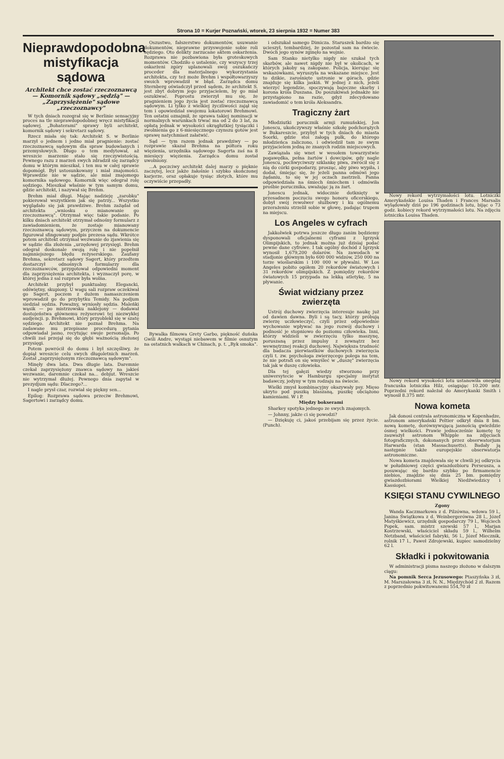Strona 10 = Kurjer Poznański, wtorek, 23 sierpnia 1932 = Numer 383
Nieprawdopodobna mistyfikacja sądowa
Architekt chce zostać rzeczoznawcą — Komornik sądowy „sędzią" — „Zaprzysiężenie" sądowe „rzeczoznawcy"
W tych dniach rozegrał się w Berlinie sensacyjny proces na tle nieprawdopodobnej wręcz mistyfikacji sądowej. „Bohaterami" sprawy byli architekt, komornik sądowy i sekretarz sądowy.
Rzecz miała się tak: Architekt S. w Berlinie marzył o jednem i jedno miał pragnienie: zostać rzeczoznawcą sądowym dla spraw budowlanych i przemysłowych. Długo o tem medytował, aż wreszcie marzenie stało się rzeczywistością. Pewnego razu z marzeń swych zdradził się zarządcy domu w którym mieszkał, i ten mu w całej sprawie dopomógł. Był ustosunkowany i miał znajomości. Wprawdzie nie w sądzie, ale miał znajomego komornika sądowego. Komornik więc odegrał rolę sędziego. Mieszkał właśnie w tym samym domu, gdzie architekt, i nazywał się Brehm.
Brehm miał długi. Mając nadzieję „zarobku" pokierował wszystkiem jak się patrzy... Wszystko wyglądało się jak prawdziwe. Brehm zażądał od architekta „wniosku o mianowanie go rzeczoznawcą". Otrzymał więc takie podanie. Po kilku dniach architekt otrzymał odnośny formularz z zawiadomieniem, że zostaje mianowany rzeczoznawcą sądowym, przyczem na dokumencie figurował sfingowany podpis prezesa sądu. Wkrótce potem architekt otrzymał wezwanie do zjawienia się w sądzie dla złożenia „urzędowej przysięgi. Brehm odegrał doskonale swoją rolę i nie popełnił najmniejszego błędu reżyserskiego. Zaufany Brehma, sekretarz sądowy Sagert, który przedtem dostarczył odnośnych formularzy dla rzeczoznawców, przygotował odpowiedni moment dla zaprzysiężenia architekta, i wyznaczył porę, w której jedna z sal rozpraw była wolna.
Architekt przybył punktualny. Elegancki, odświętny, skupiony. U wagu sali rozpraw oczekiwał go Sagert, poczem z dużem namaszczeniem wprowadził go do przybytku Temidy. Na podjum siedział sędzia. Poważny, wyniosły sędzia. Maleńki wąsik — po mistrzowsku naklejony — dodawał dostojeństwa głównemu reżyserowi tej niezwykłej audjencji. p. Brehmowi, który przyoblekł się w szatę sędziego. Architekt nie poznał Brehma. Na zadawane mu przepisane procedurą pytania odpowiadał jasno, recytując swoje personalja. Po chwili zaś przejął się do głębi ważnością złożonej przysięgi.
Potem powrócił do domu i był szczęśliwy, że dopiął wreszcie celu swych długoletnich marzeń. Został „zaprzysiężonym rzeczoznawcą sądowym".
Minęły dwa lata. Dwa długie lata. Daremnie czekał zaprzysiężony znawca sądowy na jakieś wezwanie, daremnie czekał na... debjut. Wreszcie nie wytrzymał dłużej. Pewnego dnia zapytał w prezydjum sądu: Dlaczego?...
I nagle prysł czar, rozwiał się piękny sen...
Epilog: Rozprawa sądowa przeciw Brehmowi, Sagertowi i zarządcy domu.
Oszustwo, fałszerstwo dokumentów, usuwanie dokumentów, nieprawne przyswojenie sobie roli sędziego. Oto delikty zarzucane aktem oskarżenia. Rozprawa nie pozbawiona była groteskowych momentów. Chodziło o ustalenie, czy wszyscy trzej oskarżeni zgóry uplanowali swój oszukańczy proceder dla materjalnego wykorzystania architekta, czy też może Brehm i współtowarzyszy swoich wprowadził w błąd. Zarządca domu Sternberg oświadczył przed sądem, że architekt S. jest zbyt dobrym jego przyjacielem, by go miał oszukiwać. Poprostu zwierzył mu się, że pragnieniem jego życia jest zostać rzeczoznawcą sądowym. Li tylko z wielkiej życzliwości zajął się tem i opowiedział swojemu lokatorowi Brehmowi. Ten ostatni oznajmił, że sprawa takiej nominacji w normalnych warunkach trwać ma od 2 do 3 lat, za opłatą jednak w wysokości okrągłutkiej tysiączki i zwolnienia go z 6-miesięcznego czynszu gotów jest sprawę natychmiast załatwić.
Sąd — tym razem jednak prawdziwy — po rozprawie skazał Brehma na półtora roku więzienia, urzędnika sądowego Sagerta zaś na 8 miesięcy więzienia. Zarządca domu został uwolniony.
...A poczciwy architekt dalej marzy o pięknie zaczętej, lecz jakże żałośnie i szybko skończonej karjerze, oraz opłakuje tysiąc złotych, które mu oczywiście przepadły.
Rywalka filmowa Grety Garbo, piękność duńska Gwili Andre, wystąpi niebawem w filmie osnutym na ostatnich walkach w Chinach, p. t. „Ryk smoka".
i odszukał samego Dimicza. Staruszek bardzo się ucieszył, tembardziej, że pozostał sam na świecie. Dwóch jego synów zginęło na wojnie.
Sam Stanko nietylko nigdy nie szukał tych skarbów, ale nawet nigdy nie był w okolicach, w których jakoby są zakopane. Policja, kierując się wskazówkami, wyruszyła na wskazane miejsce. Jest to dzikie, zarośnięte ustronie w górach, gdzie znajduje się kilka jaskiń. W jednej z nich, jeżeli wierzyć legendzie, spoczywają bajeczne skarby i korona króla Duszana. Do poszukiwań jednakże nie przystąpiono na razie, gdyż zdecydowano zawiadomić o tem króla Aleksandra.
Tragiczny żart
Młodziutki porucznik armji rumuńskiej, Jon Jonescu, ukończywszy właśnie szkołę podchorążych w Bukareszcie, przybył w tych dniach do miasta Soorki, gdzie stoi załogą pułk, do którego młodzieńca zaliczono, i odwiedził tam ze swym przyjacielem jedną ze znanych rodzin miejscowych.
Zawiązała się wnet w wesołem towarzystwie pogawędka, pełna żartów i dowcipów, gdy nagle Jonescu, pochwyciwszy szklankę piwa, zwrócił się z nią do córki gospodarzy, prosząc, aby piwo wypiła, i dodał, śmiejąc się, że jeżeli panna odmówi jego żądaniu, to się w jej oczach zastrzeli. Panna odpowiedziała na śmiech śmiechem i odmówiła prośbie porucznika, uważając ją za żart.
Jonescu jednak, widocznie dotknięty w przesadnem poczuciu swego honoru oficerskiego, dobył swój rewolwer służbowy i ku ogólnemu przerażeniu strzelił sobie w głowę, padając trupem na miejscu.
Los Angeles w cyfrach
Jakkolwiek potrwa jeszcze długo zanim będziemy dysponowali oficjalnemi cyframi z Igrzysk Olimpijskich, to jednak można już dzisiaj podać pewne dane cyfrowe. I tak ogólny dochód z Igrzysk wynosił 1,679,200 dolarów. Na zawodach w stadjonie głównym było 600 000 widzów, 250 000 na torze wioślarskim i 100 000 w pływalni. W Los Angeles pobito ogółem 20 rekordów światowych i 31 rekordów olimpijskich. Z pomiędzy rekordów światowych 15 przypada na lekką atletykę, 5 na pływanie.
Świat widziany przez zwierzęta
Ustrój duchowy zwierzęcia interesuje naukę już od dawien dawna. Byli i są tacy, którzy próbują zwierzę uczłowieczyć, czyli przez odpowiednie wychowanie wpływać na jego rozwój duchowy i podnosić je stopniowo do poziomu człowieka. Inni, którzy widzieli w zwierzęciu tylko maszynę, poruszaną przez impulsy z zewnątrz bez wewnętrznej reakcji duchowej. Największa trudność dla badacza pierwiastków duchowych zwierzęcia czyli t. zw. psychologa zwierzęcego polega na tem, że nie potrafi on się wmyśleć w „duszę" zwierzęcia tak jak w duszę człowieka.
Dla tej gałęzi wiedzy stworzono przy uniwersytecie w Hamburgu specjalny instytut badawczy, jedyny w tym rodzaju na świecie.
Wielki zmysł kombinacyjny okazywały psy. Mięso ukryto pod puszką blaszaną, puszkę obciążono kamieniami. W i P.
Między bokserami
Sharkey spotyka jednego ze swych znajomych.
— Johnny, jakże ci się powodzi?
— Dziękuję ci, jakoś przebijam się przez życie. (Punch).
Nowy rekord wytrzymałości lotu. Lotniczki Amerykańskie Louisa Thaden i Frances Marsalis wylądowały dziś po 196 godzinach lotu, bijąc o 73 godz. kobiecy rekord wytrzymałości lotu. Na zdjęciu lotniczka Louisa Thaden.
Nowy rekord wysokości lotu ustanowiła onegdaj francuska lotniczka Hilz, osiągając 10.200 mtr. Poprzedni rekord należał do Amerykanki Smith i wynosił 8.375 mtr.
Nowa kometa
Jak donosi centrala astronomiczna w Kopenhadze, astronom amerykański Peltier odkrył dnia 8 bm. nową kometę, dorównywującą jasnością gwieździe ósmej wielkości. Prawie jednocześnie kometę tę zauważył astronom Whipple na zdjęciach fotograficznych, dokonanych przez obserwatorjum Harwarda (stan Massachusetts). Badały ją następnie także europejskie obserwatorja astronomiczne.
Nowa kometa znajdowała się w chwili jej odkrycia w południowej części gwiazdozbioru Perseusza, a posuwając się bardzo szybko po firmamencie niebios, znajdzie się dnia 25 bm. pomiędzy gwiazdozbiorami Wielkiej Niedźwiedzicy i Kassiopei.
KSIĘGI STANU CYWILNEGO
Zgony
Wanda Kaczmarkowa z d. Pilzówna, wdowa 59 l., Janina Świątkowa z d. Weinbergerówna 28 l., Józef Matyśkiewicz, urzędnik gospodarczy 79 l., Wojciech Popek, sam. mistrz szewski 57 l., Marjan Kostrzewski, właściciel składu 59 l., Wilhelm Netzband, właściciel fabryki, 56 l., Józef Miecznik, rolnik 17 l., Paweł Zdrojewski, kupiec samodzielny 62 l.
Składki i pokwitowania
W administracji pisma naszego złożono w dalszym ciągu:
Na pomnik Serca Jezusowego: Ptaszyńska 3 zł, M. Marszałowna 3 zł, N. N., Międzychód 2 zł. Razem z poprzednio pokwitowanemi 554,70 zł